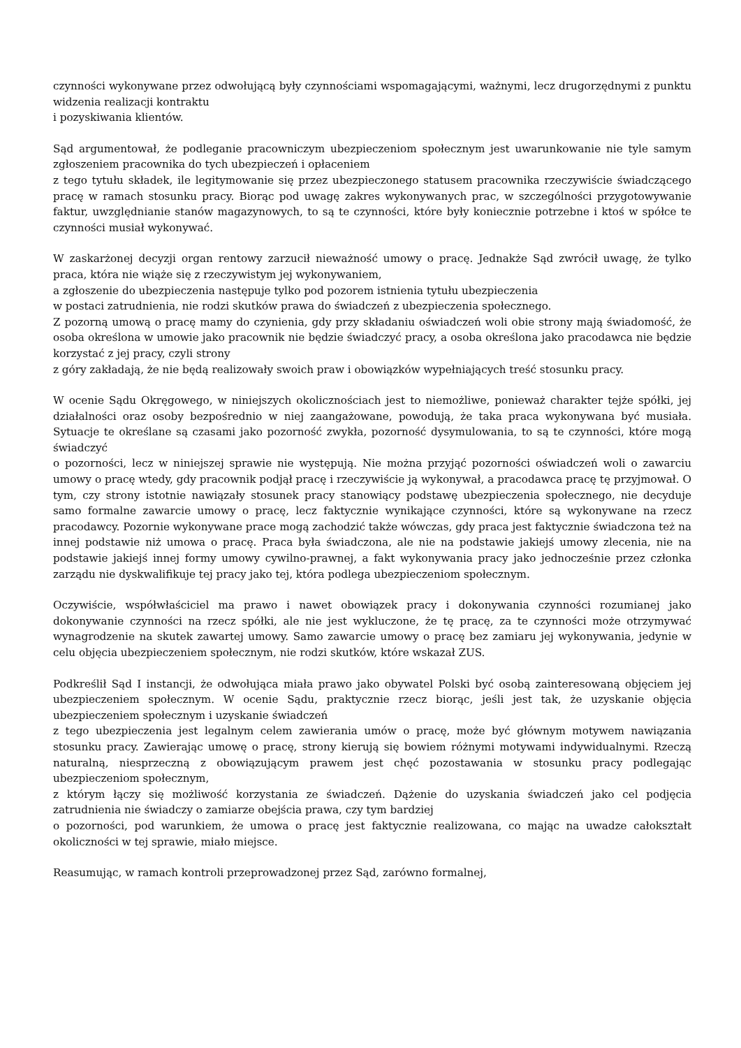czynności wykonywane przez odwołującą były czynnościami wspomagającymi, ważnymi, lecz drugorzędnymi z punktu widzenia realizacji kontraktu
i pozyskiwania klientów.
Sąd argumentował, że podleganie pracowniczym ubezpieczeniom społecznym jest uwarunkowanie nie tyle samym zgłoszeniem pracownika do tych ubezpieczeń i opłaceniem
z tego tytułu składek, ile legitymowanie się przez ubezpieczonego statusem pracownika rzeczywiście świadczącego pracę w ramach stosunku pracy. Biorąc pod uwagę zakres wykonywanych prac, w szczególności przygotowywanie faktur, uwzględnianie stanów magazynowych, to są te czynności, które były koniecznie potrzebne i ktoś w spółce te czynności musiał wykonywać.
W zaskarżonej decyzji organ rentowy zarzucił nieważność umowy o pracę. Jednakże Sąd zwrócił uwagę, że tylko praca, która nie wiąże się z rzeczywistym jej wykonywaniem,
a zgłoszenie do ubezpieczenia następuje tylko pod pozorem istnienia tytułu ubezpieczenia
w postaci zatrudnienia, nie rodzi skutków prawa do świadczeń z ubezpieczenia społecznego.
Z pozorną umową o pracę mamy do czynienia, gdy przy składaniu oświadczeń woli obie strony mają świadomość, że osoba określona w umowie jako pracownik nie będzie świadczyć pracy, a osoba określona jako pracodawca nie będzie korzystać z jej pracy, czyli strony
z góry zakładają, że nie będą realizowały swoich praw i obowiązków wypełniających treść stosunku pracy.
W ocenie Sądu Okręgowego, w niniejszych okolicznościach jest to niemożliwe, ponieważ charakter tejże spółki, jej działalności oraz osoby bezpośrednio w niej zaangażowane, powodują, że taka praca wykonywana być musiała. Sytuacje te określane są czasami jako pozorność zwykła, pozorność dysymulowania, to są te czynności, które mogą świadczyć
o pozorności, lecz w niniejszej sprawie nie występują. Nie można przyjąć pozorności oświadczeń woli o zawarciu umowy o pracę wtedy, gdy pracownik podjął pracę i rzeczywiście ją wykonywał, a pracodawca pracę tę przyjmował. O tym, czy strony istotnie nawiązały stosunek pracy stanowiący podstawę ubezpieczenia społecznego, nie decyduje samo formalne zawarcie umowy o pracę, lecz faktycznie wynikające czynności, które są wykonywane na rzecz pracodawcy. Pozornie wykonywane prace mogą zachodzić także wówczas, gdy praca jest faktycznie świadczona też na innej podstawie niż umowa o pracę. Praca była świadczona, ale nie na podstawie jakiejś umowy zlecenia, nie na podstawie jakiejś innej formy umowy cywilno-prawnej, a fakt wykonywania pracy jako jednocześnie przez członka zarządu nie dyskwalifikuje tej pracy jako tej, która podlega ubezpieczeniom społecznym.
Oczywiście, współwłaściciel ma prawo i nawet obowiązek pracy i dokonywania czynności rozumianej jako dokonywanie czynności na rzecz spółki, ale nie jest wykluczone, że tę pracę, za te czynności może otrzymywać wynagrodzenie na skutek zawartej umowy. Samo zawarcie umowy o pracę bez zamiaru jej wykonywania, jedynie w celu objęcia ubezpieczeniem społecznym, nie rodzi skutków, które wskazał ZUS.
Podkreślił Sąd I instancji, że odwołująca miała prawo jako obywatel Polski być osobą zainteresowaną objęciem jej ubezpieczeniem społecznym. W ocenie Sądu, praktycznie rzecz biorąc, jeśli jest tak, że uzyskanie objęcia ubezpieczeniem społecznym i uzyskanie świadczeń
z tego ubezpieczenia jest legalnym celem zawierania umów o pracę, może być głównym motywem nawiązania stosunku pracy. Zawierając umowę o pracę, strony kierują się bowiem różnymi motywami indywidualnymi. Rzeczą naturalną, niesprzeczną z obowiązującym prawem jest chęć pozostawania w stosunku pracy podlegając ubezpieczeniom społecznym,
z którym łączy się możliwość korzystania ze świadczeń. Dążenie do uzyskania świadczeń jako cel podjęcia zatrudnienia nie świadczy o zamiarze obejścia prawa, czy tym bardziej
o pozorności, pod warunkiem, że umowa o pracę jest faktycznie realizowana, co mając na uwadze całokształt okoliczności w tej sprawie, miało miejsce.
Reasumując, w ramach kontroli przeprowadzonej przez Sąd, zarówno formalnej,